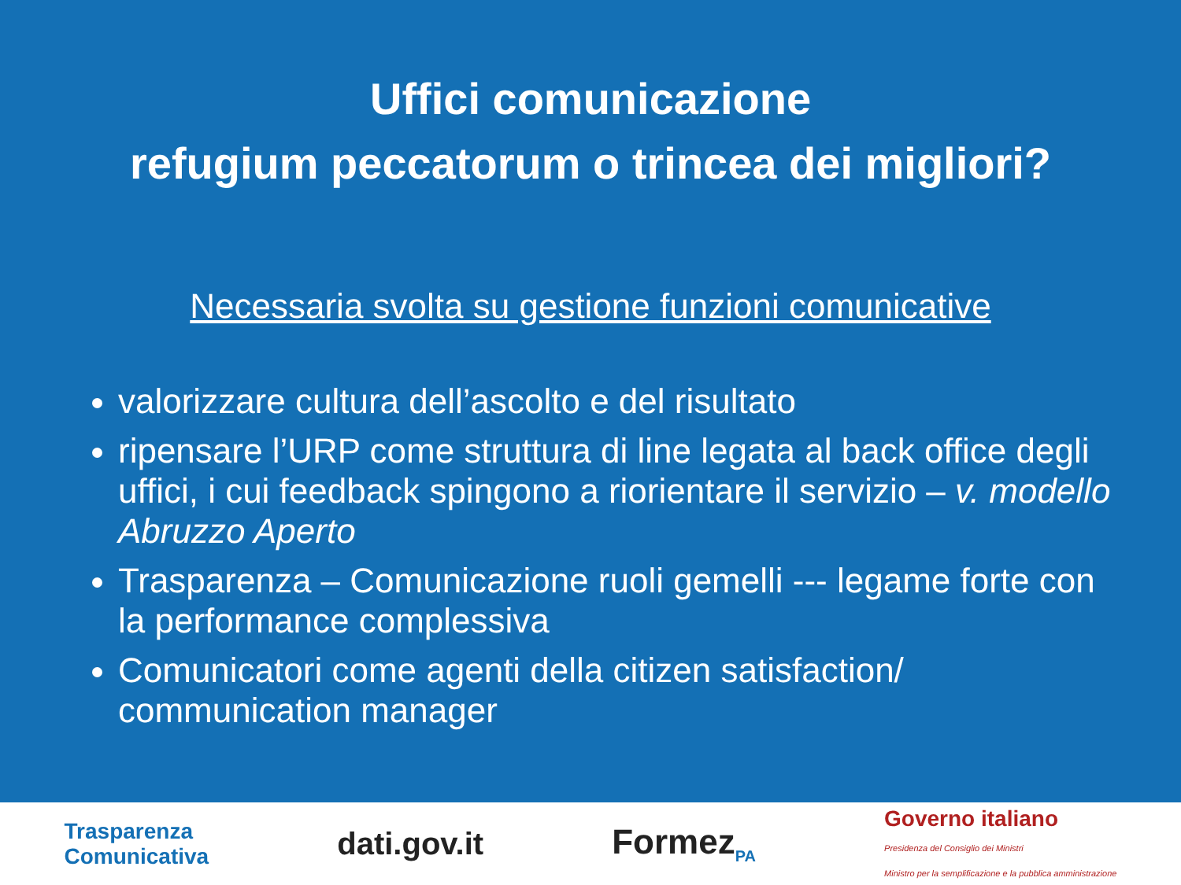Uffici comunicazione
refugium peccatorum o trincea dei migliori?
Necessaria svolta su gestione funzioni comunicative
valorizzare cultura dell’ascolto e del risultato
ripensare l’URP come struttura di line legata al back office degli uffici, i cui feedback spingono a riorientare il servizio – v. modello Abruzzo Aperto
Trasparenza – Comunicazione ruoli gemelli --- legame forte con la performance complessiva
Comunicatori come agenti della citizen satisfaction/ communication manager
Trasparenza
Comunicativa
dati.gov.it Formez<sub>PA</sub>
Governo italiano
Presidenza del Consiglio dei Ministri
Ministro per la semplificazione e la pubblica amministrazione